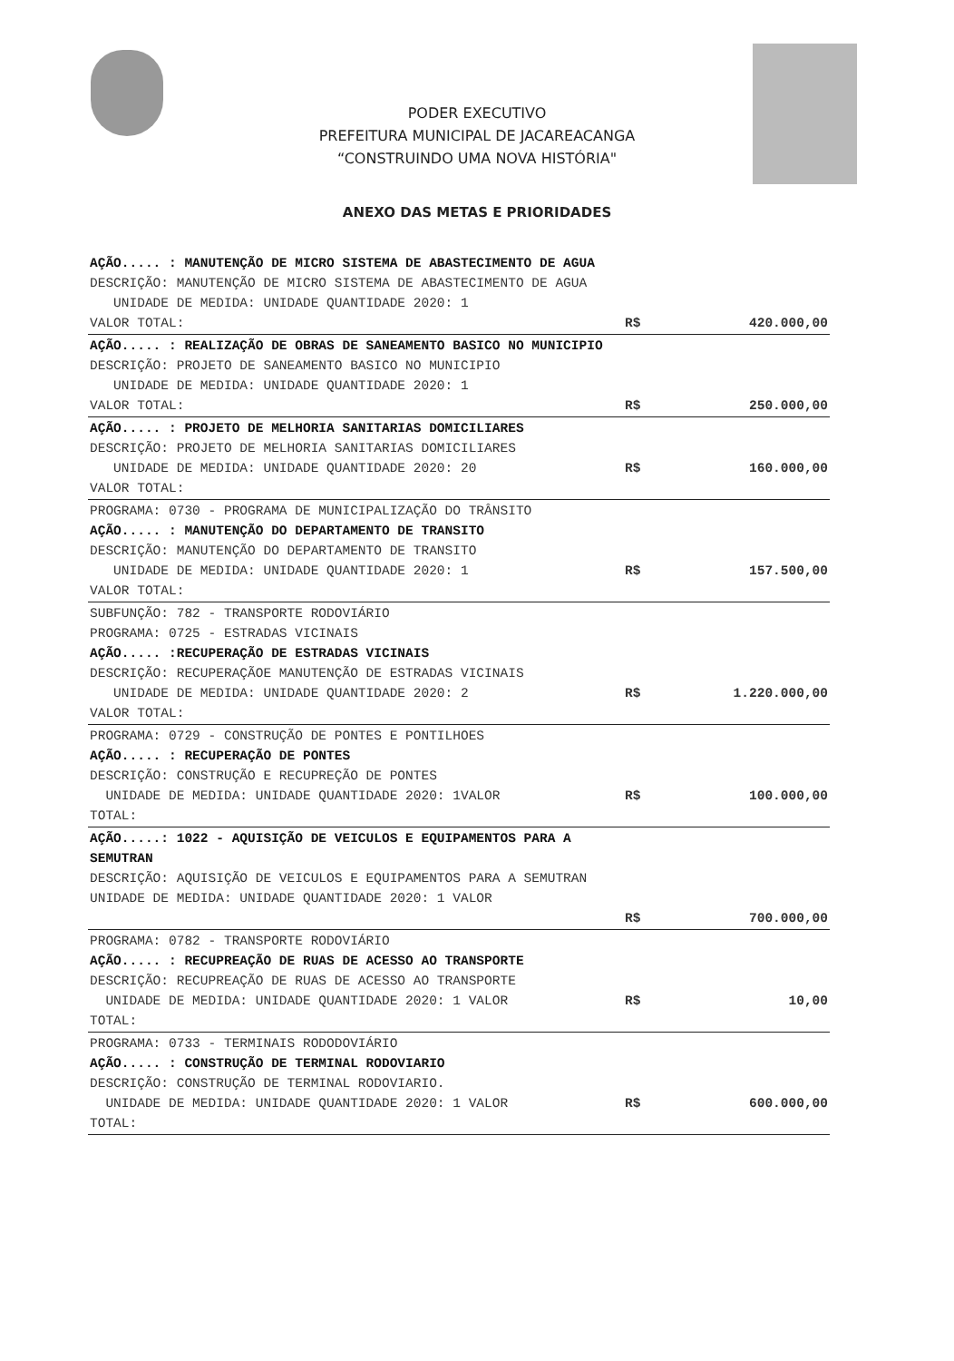PODER EXECUTIVO
PREFEITURA MUNICIPAL DE JACAREACANGA
“CONSTRUINDO UMA NOVA HISTÓRIA"
ANEXO DAS METAS E PRIORIDADES
| AÇÃO..... : MANUTENÇÃO DE MICRO SISTEMA DE ABASTECIMENTO DE AGUA DESCRIÇÃO: MANUTENÇÃO DE MICRO SISTEMA DE ABASTECIMENTO DE AGUA UNIDADE DE MEDIDA: UNIDADE QUANTIDADE 2020: 1 VALOR TOTAL: | R$ | 420.000,00 |
| AÇÃO..... : REALIZAÇÃO DE OBRAS DE SANEAMENTO BASICO NO MUNICIPIO DESCRIÇÃO: PROJETO DE SANEAMENTO BASICO NO MUNICIPIO UNIDADE DE MEDIDA: UNIDADE QUANTIDADE 2020: 1 VALOR TOTAL: | R$ | 250.000,00 |
| AÇÃO..... : PROJETO DE MELHORIA SANITARIAS DOMICILIARES DESCRIÇÃO: PROJETO DE MELHORIA SANITARIAS DOMICILIARES UNIDADE DE MEDIDA: UNIDADE QUANTIDADE 2020: 20 VALOR TOTAL: | R$ | 160.000,00 |
| PROGRAMA: 0730 - PROGRAMA DE MUNICIPALIZAÇÃO DO TRÂNSITO AÇÃO..... : MANUTENÇÃO DO DEPARTAMENTO DE TRANSITO DESCRIÇÃO: MANUTENÇÃO DO DEPARTAMENTO DE TRANSITO UNIDADE DE MEDIDA: UNIDADE QUANTIDADE 2020: 1 VALOR TOTAL: | R$ | 157.500,00 |
| SUBFUNÇÃO: 782 - TRANSPORTE RODOVIÁRIO PROGRAMA: 0725 - ESTRADAS VICINAIS AÇÃO..... :RECUPERAÇÃO DE ESTRADAS VICINAIS DESCRIÇÃO: RECUPERAÇÃOE MANUTENÇÃO DE ESTRADAS VICINAIS UNIDADE DE MEDIDA: UNIDADE QUANTIDADE 2020: 2 VALOR TOTAL: | R$ | 1.220.000,00 |
| PROGRAMA: 0729 - CONSTRUÇÃO DE PONTES E PONTILHOES AÇÃO..... : RECUPERAÇÃO DE PONTES DESCRIÇÃO: CONSTRUÇÃO E RECUPREÇÃO DE PONTES UNIDADE DE MEDIDA: UNIDADE QUANTIDADE 2020: 1VALOR TOTAL: | R$ | 100.000,00 |
| AÇÃO.....: 1022 - AQUISIÇÃO DE VEICULOS E EQUIPAMENTOS PARA A SEMUTRAN DESCRIÇÃO: AQUISIÇÃO DE VEICULOS E EQUIPAMENTOS PARA A SEMUTRAN UNIDADE DE MEDIDA: UNIDADE QUANTIDADE 2020: 1 VALOR | R$ | 700.000,00 |
| PROGRAMA: 0782 - TRANSPORTE RODOVIÁRIO AÇÃO..... : RECUPREAÇÃO DE RUAS DE ACESSO AO TRANSPORTE DESCRIÇÃO: RECUPREAÇÃO DE RUAS DE ACESSO AO TRANSPORTE UNIDADE DE MEDIDA: UNIDADE QUANTIDADE 2020: 1 VALOR TOTAL: | R$ | 10,00 |
| PROGRAMA: 0733 - TERMINAIS RODODOVIÁRIO AÇÃO..... : CONSTRUÇÃO DE TERMINAL RODOVIARIO DESCRIÇÃO: CONSTRUÇÃO DE TERMINAL RODOVIARIO. UNIDADE DE MEDIDA: UNIDADE QUANTIDADE 2020: 1 VALOR TOTAL: | R$ | 600.000,00 |